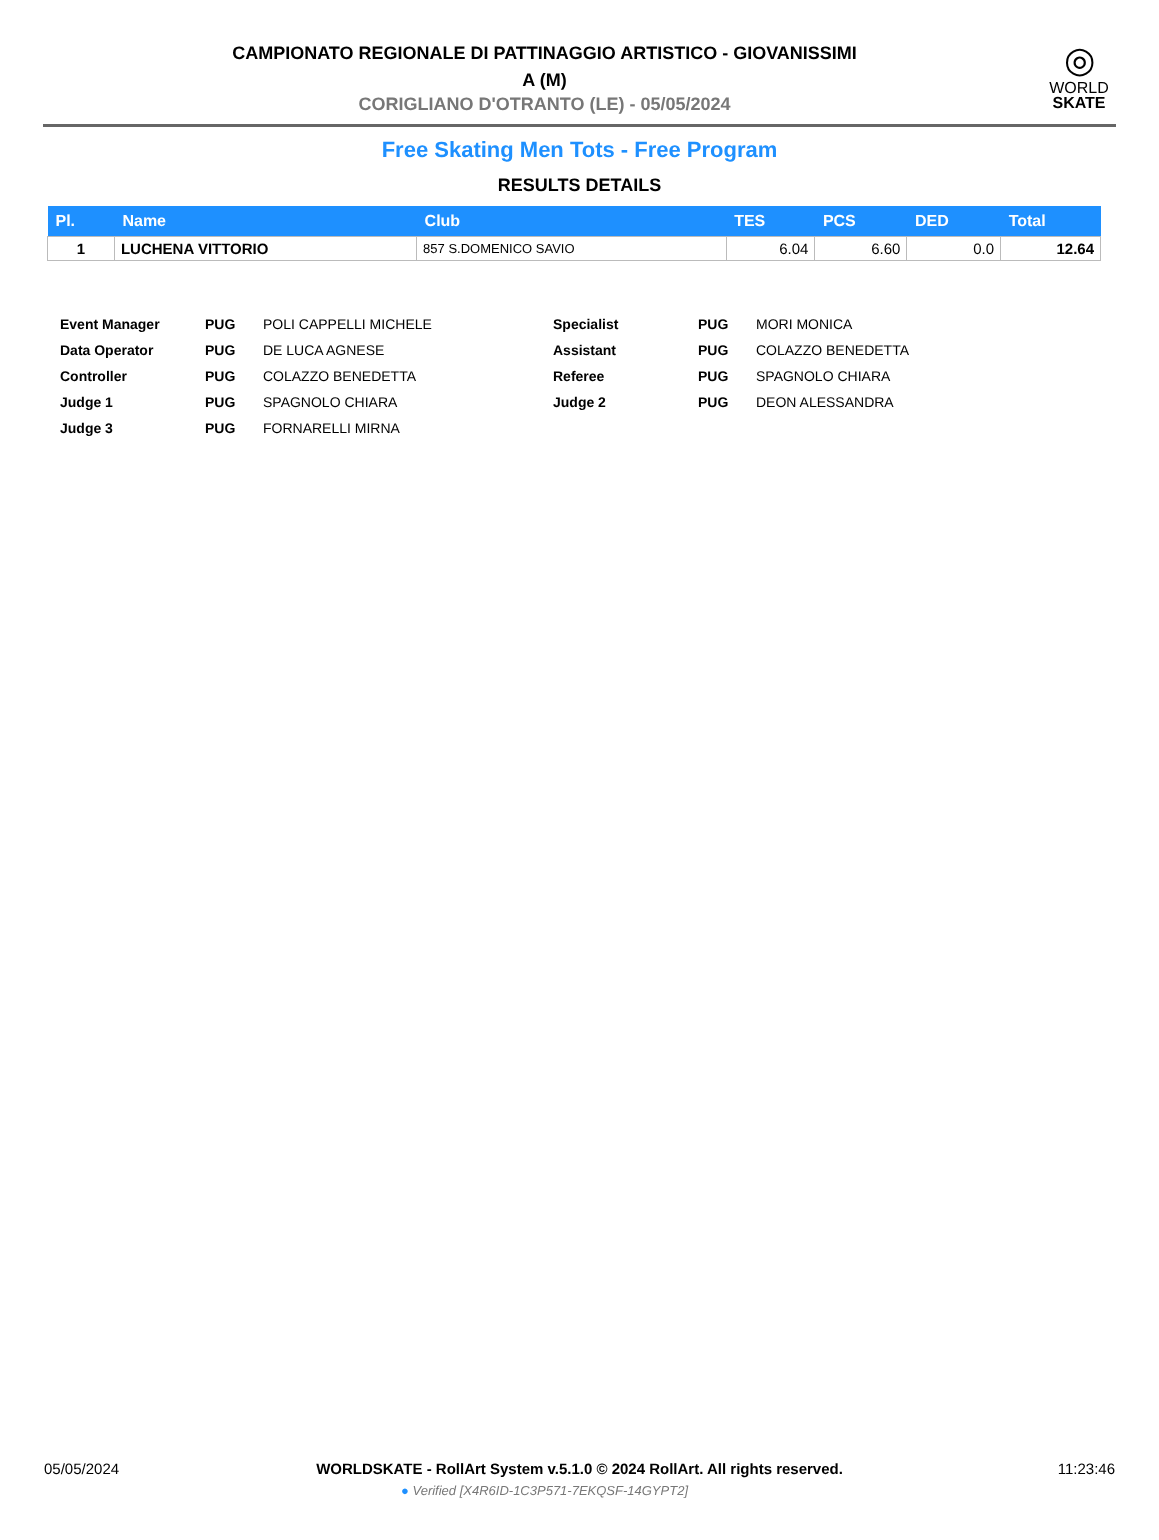◎
WORLD
SKATE
CAMPIONATO REGIONALE DI PATTINAGGIO ARTISTICO - GIOVANISSIMI
A (M)
CORIGLIANO D'OTRANTO (LE) - 05/05/2024
Free Skating Men Tots - Free Program
RESULTS DETAILS
| Pl. | Name | Club | TES | PCS | DED | Total |
| --- | --- | --- | --- | --- | --- | --- |
| 1 | LUCHENA VITTORIO | 857 S.DOMENICO SAVIO | 6.04 | 6.60 | 0.0 | 12.64 |
| Event Manager | PUG | POLI CAPPELLI MICHELE | Specialist | PUG | MORI MONICA |
| Data Operator | PUG | DE LUCA AGNESE | Assistant | PUG | COLAZZO BENEDETTA |
| Controller | PUG | COLAZZO BENEDETTA | Referee | PUG | SPAGNOLO CHIARA |
| Judge 1 | PUG | SPAGNOLO CHIARA | Judge 2 | PUG | DEON ALESSANDRA |
| Judge 3 | PUG | FORNARELLI MIRNA | | | |
05/05/2024 11:23:46
WORLDSKATE - RollArt System v.5.1.0 © 2024 RollArt. All rights reserved.
● Verified [X4R6ID-1C3P571-7EKQSF-14GYPT2]